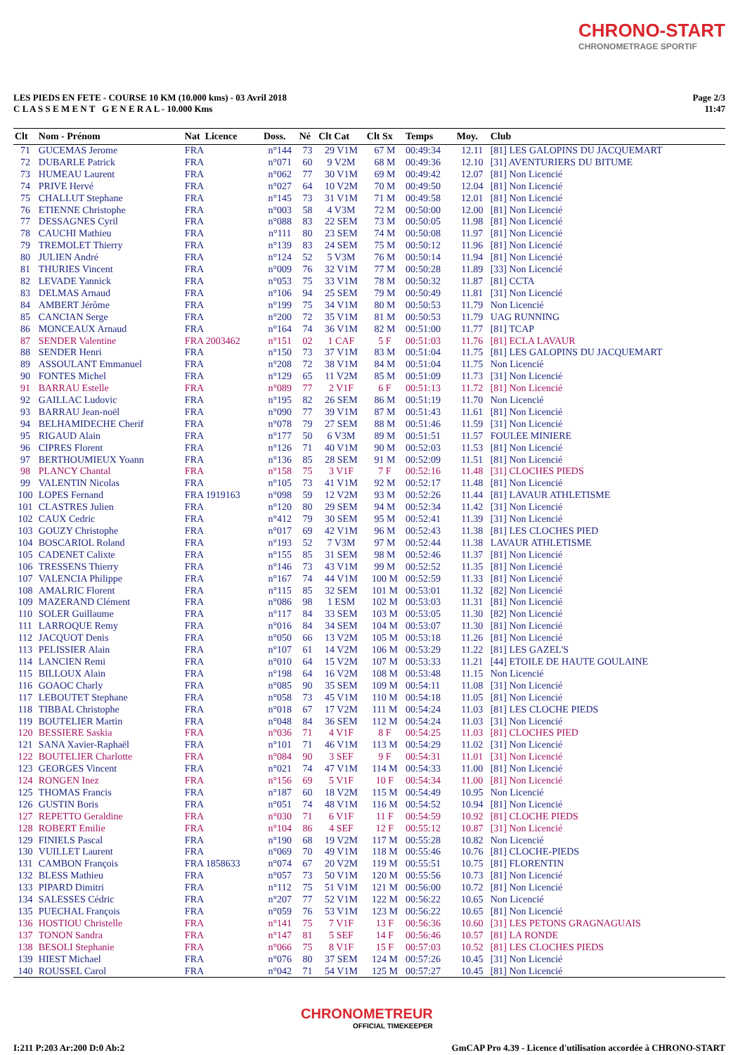CHRONO-START
CHRONOMETRAGE SPORTIF
LES PIEDS EN FETE - COURSE 10 KM (10.000 kms) - 03 Avril 2018
C L A S S E M E N T G E N E R A L - 10.000 Kms
Page 2/3
11:47
| Clt | Nom - Prénom | Nat Licence | Doss. | Né | Clt Cat | Clt Sx | Temps | Moy. | Club |
| --- | --- | --- | --- | --- | --- | --- | --- | --- | --- |
| 71 | GUCEMAS Jerome | FRA | n°144 | 73 | 29 V1M | 67 M | 00:49:34 | 12.11 | [81] LES GALOPINS DU JACQUEMART |
| 72 | DUBARLE Patrick | FRA | n°071 | 60 | 9 V2M | 68 M | 00:49:36 | 12.10 | [31] AVENTURIERS DU BITUME |
| 73 | HUMEAU Laurent | FRA | n°062 | 77 | 30 V1M | 69 M | 00:49:42 | 12.07 | [81] Non Licencié |
| 74 | PRIVE Hervé | FRA | n°027 | 64 | 10 V2M | 70 M | 00:49:50 | 12.04 | [81] Non Licencié |
| 75 | CHALLUT Stephane | FRA | n°145 | 73 | 31 V1M | 71 M | 00:49:58 | 12.01 | [81] Non Licencié |
| 76 | ETIENNE Christophe | FRA | n°003 | 58 | 4 V3M | 72 M | 00:50:00 | 12.00 | [81] Non Licencié |
| 77 | DESSAGNES Cyril | FRA | n°088 | 83 | 22 SEM | 73 M | 00:50:05 | 11.98 | [81] Non Licencié |
| 78 | CAUCHI Mathieu | FRA | n°111 | 80 | 23 SEM | 74 M | 00:50:08 | 11.97 | [81] Non Licencié |
| 79 | TREMOLET Thierry | FRA | n°139 | 83 | 24 SEM | 75 M | 00:50:12 | 11.96 | [81] Non Licencié |
| 80 | JULIEN André | FRA | n°124 | 52 | 5 V3M | 76 M | 00:50:14 | 11.94 | [81] Non Licencié |
| 81 | THURIES Vincent | FRA | n°009 | 76 | 32 V1M | 77 M | 00:50:28 | 11.89 | [33] Non Licencié |
| 82 | LEVADE Yannick | FRA | n°053 | 75 | 33 V1M | 78 M | 00:50:32 | 11.87 | [81] CCTA |
| 83 | DELMAS Arnaud | FRA | n°106 | 94 | 25 SEM | 79 M | 00:50:49 | 11.81 | [31] Non Licencié |
| 84 | AMBERT Jérôme | FRA | n°199 | 75 | 34 V1M | 80 M | 00:50:53 | 11.79 | Non Licencié |
| 85 | CANCIAN Serge | FRA | n°200 | 72 | 35 V1M | 81 M | 00:50:53 | 11.79 | UAG RUNNING |
| 86 | MONCEAUX Arnaud | FRA | n°164 | 74 | 36 V1M | 82 M | 00:51:00 | 11.77 | [81] TCAP |
| 87 | SENDER Valentine | FRA 2003462 | n°151 | 02 | 1 CAF | 5 F | 00:51:03 | 11.76 | [81] ECLA LAVAUR |
| 88 | SENDER Henri | FRA | n°150 | 73 | 37 V1M | 83 M | 00:51:04 | 11.75 | [81] LES GALOPINS DU JACQUEMART |
| 89 | ASSOULANT Emmanuel | FRA | n°208 | 72 | 38 V1M | 84 M | 00:51:04 | 11.75 | Non Licencié |
| 90 | FONTES Michel | FRA | n°129 | 65 | 11 V2M | 85 M | 00:51:09 | 11.73 | [31] Non Licencié |
| 91 | BARRAU Estelle | FRA | n°089 | 77 | 2 V1F | 6 F | 00:51:13 | 11.72 | [81] Non Licencié |
| 92 | GAILLAC Ludovic | FRA | n°195 | 82 | 26 SEM | 86 M | 00:51:19 | 11.70 | Non Licencié |
| 93 | BARRAU Jean-noël | FRA | n°090 | 77 | 39 V1M | 87 M | 00:51:43 | 11.61 | [81] Non Licencié |
| 94 | BELHAMIDECHE Cherif | FRA | n°078 | 79 | 27 SEM | 88 M | 00:51:46 | 11.59 | [31] Non Licencié |
| 95 | RIGAUD Alain | FRA | n°177 | 50 | 6 V3M | 89 M | 00:51:51 | 11.57 | FOULEE MINIERE |
| 96 | CIPRES Florent | FRA | n°126 | 71 | 40 V1M | 90 M | 00:52:03 | 11.53 | [81] Non Licencié |
| 97 | BERTHOUMIEUX Yoann | FRA | n°136 | 85 | 28 SEM | 91 M | 00:52:09 | 11.51 | [81] Non Licencié |
| 98 | PLANCY Chantal | FRA | n°158 | 75 | 3 V1F | 7 F | 00:52:16 | 11.48 | [31] CLOCHES PIEDS |
| 99 | VALENTIN Nicolas | FRA | n°105 | 73 | 41 V1M | 92 M | 00:52:17 | 11.48 | [81] Non Licencié |
| 100 | LOPES Fernand | FRA 1919163 | n°098 | 59 | 12 V2M | 93 M | 00:52:26 | 11.44 | [81] LAVAUR ATHLETISME |
| 101 | CLASTRES Julien | FRA | n°120 | 80 | 29 SEM | 94 M | 00:52:34 | 11.42 | [31] Non Licencié |
| 102 | CAUX Cedric | FRA | n°412 | 79 | 30 SEM | 95 M | 00:52:41 | 11.39 | [31] Non Licencié |
| 103 | GOUZY Christophe | FRA | n°017 | 69 | 42 V1M | 96 M | 00:52:43 | 11.38 | [81] LES CLOCHES PIED |
| 104 | BOSCARIOL Roland | FRA | n°193 | 52 | 7 V3M | 97 M | 00:52:44 | 11.38 | LAVAUR ATHLETISME |
| 105 | CADENET Calixte | FRA | n°155 | 85 | 31 SEM | 98 M | 00:52:46 | 11.37 | [81] Non Licencié |
| 106 | TRESSENS Thierry | FRA | n°146 | 73 | 43 V1M | 99 M | 00:52:52 | 11.35 | [81] Non Licencié |
| 107 | VALENCIA Philippe | FRA | n°167 | 74 | 44 V1M | 100 M | 00:52:59 | 11.33 | [81] Non Licencié |
| 108 | AMALRIC Florent | FRA | n°115 | 85 | 32 SEM | 101 M | 00:53:01 | 11.32 | [82] Non Licencié |
| 109 | MAZERAND Clément | FRA | n°086 | 98 | 1 ESM | 102 M | 00:53:03 | 11.31 | [81] Non Licencié |
| 110 | SOLER Guillaume | FRA | n°117 | 84 | 33 SEM | 103 M | 00:53:05 | 11.30 | [82] Non Licencié |
| 111 | LARROQUE Remy | FRA | n°016 | 84 | 34 SEM | 104 M | 00:53:07 | 11.30 | [81] Non Licencié |
| 112 | JACQUOT Denis | FRA | n°050 | 66 | 13 V2M | 105 M | 00:53:18 | 11.26 | [81] Non Licencié |
| 113 | PELISSIER Alain | FRA | n°107 | 61 | 14 V2M | 106 M | 00:53:29 | 11.22 | [81] LES GAZEL'S |
| 114 | LANCIEN Remi | FRA | n°010 | 64 | 15 V2M | 107 M | 00:53:33 | 11.21 | [44] ETOILE DE HAUTE GOULAINE |
| 115 | BILLOUX Alain | FRA | n°198 | 64 | 16 V2M | 108 M | 00:53:48 | 11.15 | Non Licencié |
| 116 | GOAOC Charly | FRA | n°085 | 90 | 35 SEM | 109 M | 00:54:11 | 11.08 | [31] Non Licencié |
| 117 | LEBOUTET Stephane | FRA | n°058 | 73 | 45 V1M | 110 M | 00:54:18 | 11.05 | [81] Non Licencié |
| 118 | TIBBAL Christophe | FRA | n°018 | 67 | 17 V2M | 111 M | 00:54:24 | 11.03 | [81] LES CLOCHE PIEDS |
| 119 | BOUTELIER Martin | FRA | n°048 | 84 | 36 SEM | 112 M | 00:54:24 | 11.03 | [31] Non Licencié |
| 120 | BESSIERE Saskia | FRA | n°036 | 71 | 4 V1F | 8 F | 00:54:25 | 11.03 | [81] CLOCHES PIED |
| 121 | SANA Xavier-Raphaël | FRA | n°101 | 71 | 46 V1M | 113 M | 00:54:29 | 11.02 | [31] Non Licencié |
| 122 | BOUTELIER Charlotte | FRA | n°084 | 90 | 3 SEF | 9 F | 00:54:31 | 11.01 | [31] Non Licencié |
| 123 | GEORGES Vincent | FRA | n°021 | 74 | 47 V1M | 114 M | 00:54:33 | 11.00 | [81] Non Licencié |
| 124 | RONGEN Inez | FRA | n°156 | 69 | 5 V1F | 10 F | 00:54:34 | 11.00 | [81] Non Licencié |
| 125 | THOMAS Francis | FRA | n°187 | 60 | 18 V2M | 115 M | 00:54:49 | 10.95 | Non Licencié |
| 126 | GUSTIN Boris | FRA | n°051 | 74 | 48 V1M | 116 M | 00:54:52 | 10.94 | [81] Non Licencié |
| 127 | REPETTO Geraldine | FRA | n°030 | 71 | 6 V1F | 11 F | 00:54:59 | 10.92 | [81] CLOCHE PIEDS |
| 128 | ROBERT Emilie | FRA | n°104 | 86 | 4 SEF | 12 F | 00:55:12 | 10.87 | [31] Non Licencié |
| 129 | FINIELS Pascal | FRA | n°190 | 68 | 19 V2M | 117 M | 00:55:28 | 10.82 | Non Licencié |
| 130 | VUILLET Laurent | FRA | n°069 | 70 | 49 V1M | 118 M | 00:55:46 | 10.76 | [81] CLOCHE-PIEDS |
| 131 | CAMBON François | FRA 1858633 | n°074 | 67 | 20 V2M | 119 M | 00:55:51 | 10.75 | [81] FLORENTIN |
| 132 | BLESS Mathieu | FRA | n°057 | 73 | 50 V1M | 120 M | 00:55:56 | 10.73 | [81] Non Licencié |
| 133 | PIPARD Dimitri | FRA | n°112 | 75 | 51 V1M | 121 M | 00:56:00 | 10.72 | [81] Non Licencié |
| 134 | SALESSES Cédric | FRA | n°207 | 77 | 52 V1M | 122 M | 00:56:22 | 10.65 | Non Licencié |
| 135 | PUECHAL François | FRA | n°059 | 76 | 53 V1M | 123 M | 00:56:22 | 10.65 | [81] Non Licencié |
| 136 | HOSTIOU Christelle | FRA | n°141 | 75 | 7 V1F | 13 F | 00:56:36 | 10.60 | [31] LES PETONS GRAGNAGUAIS |
| 137 | TONON Sandra | FRA | n°147 | 81 | 5 SEF | 14 F | 00:56:46 | 10.57 | [81] LA RONDE |
| 138 | BESOLI Stephanie | FRA | n°066 | 75 | 8 V1F | 15 F | 00:57:03 | 10.52 | [81] LES CLOCHES PIEDS |
| 139 | HIEST Michael | FRA | n°076 | 80 | 37 SEM | 124 M | 00:57:26 | 10.45 | [31] Non Licencié |
| 140 | ROUSSEL Carol | FRA | n°042 | 71 | 54 V1M | 125 M | 00:57:27 | 10.45 | [81] Non Licencié |
CHRONOMETREUR
OFFICIAL TIMEKEEPER
I:211 P:203 Ar:200 D:0 Ab:2 GmCAP Pro 4.39 - Licence d'utilisation accordée à CHRONO-START